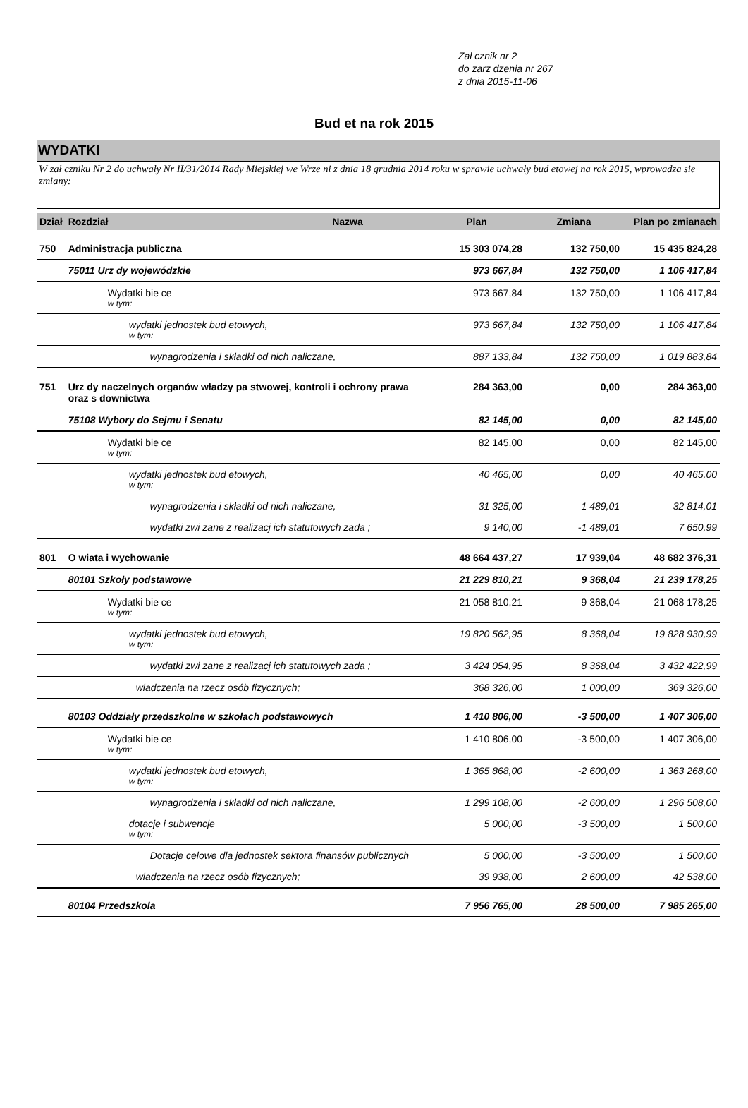Zał cznik nr 2
do zarz dzenia nr 267
z dnia 2015-11-06
Bud et na rok 2015
WYDATKI
W zał czniku Nr 2 do uchwały Nr II/31/2014 Rady Miejskiej we Wrze ni z dnia 18 grudnia 2014 roku w sprawie uchwały bud etowej na rok 2015, wprowadza sie zmiany:
| Dział | Rozdział | Nazwa | Plan | Zmiana | Plan po zmianach |
| --- | --- | --- | --- | --- | --- |
| 750 | Administracja publiczna | | 15 303 074,28 | 132 750,00 | 15 435 824,28 |
| | 75011 Urz dy wojewódzkie | | 973 667,84 | 132 750,00 | 1 106 417,84 |
| | Wydatki bie ce w tym: | | 973 667,84 | 132 750,00 | 1 106 417,84 |
| | wydatki jednostek bud etowych, w tym: | | 973 667,84 | 132 750,00 | 1 106 417,84 |
| | wynagrodzenia i składki od nich naliczane, | | 887 133,84 | 132 750,00 | 1 019 883,84 |
| 751 | Urz dy naczelnych organów władzy pa stwowej, kontroli i ochrony prawa oraz s downictwa | | 284 363,00 | 0,00 | 284 363,00 |
| | 75108 Wybory do Sejmu i Senatu | | 82 145,00 | 0,00 | 82 145,00 |
| | Wydatki bie ce w tym: | | 82 145,00 | 0,00 | 82 145,00 |
| | wydatki jednostek bud etowych, w tym: | | 40 465,00 | 0,00 | 40 465,00 |
| | wynagrodzenia i składki od nich naliczane, | | 31 325,00 | 1 489,01 | 32 814,01 |
| | wydatki zwi zane z realizacj ich statutowych zada ; | | 9 140,00 | -1 489,01 | 7 650,99 |
| 801 | O wiata i wychowanie | | 48 664 437,27 | 17 939,04 | 48 682 376,31 |
| | 80101 Szkoły podstawowe | | 21 229 810,21 | 9 368,04 | 21 239 178,25 |
| | Wydatki bie ce w tym: | | 21 058 810,21 | 9 368,04 | 21 068 178,25 |
| | wydatki jednostek bud etowych, w tym: | | 19 820 562,95 | 8 368,04 | 19 828 930,99 |
| | wydatki zwi zane z realizacj ich statutowych zada ; | | 3 424 054,95 | 8 368,04 | 3 432 422,99 |
| | wiadczenia na rzecz osób fizycznych; | | 368 326,00 | 1 000,00 | 369 326,00 |
| | 80103 Oddziały przedszkolne w szkołach podstawowych | | 1 410 806,00 | -3 500,00 | 1 407 306,00 |
| | Wydatki bie ce w tym: | | 1 410 806,00 | -3 500,00 | 1 407 306,00 |
| | wydatki jednostek bud etowych, w tym: | | 1 365 868,00 | -2 600,00 | 1 363 268,00 |
| | wynagrodzenia i składki od nich naliczane, | | 1 299 108,00 | -2 600,00 | 1 296 508,00 |
| | dotacje i subwencje w tym: | | 5 000,00 | -3 500,00 | 1 500,00 |
| | Dotacje celowe dla jednostek sektora finansów publicznych | | 5 000,00 | -3 500,00 | 1 500,00 |
| | wiadczenia na rzecz osób fizycznych; | | 39 938,00 | 2 600,00 | 42 538,00 |
| | 80104 Przedszkola | | 7 956 765,00 | 28 500,00 | 7 985 265,00 |